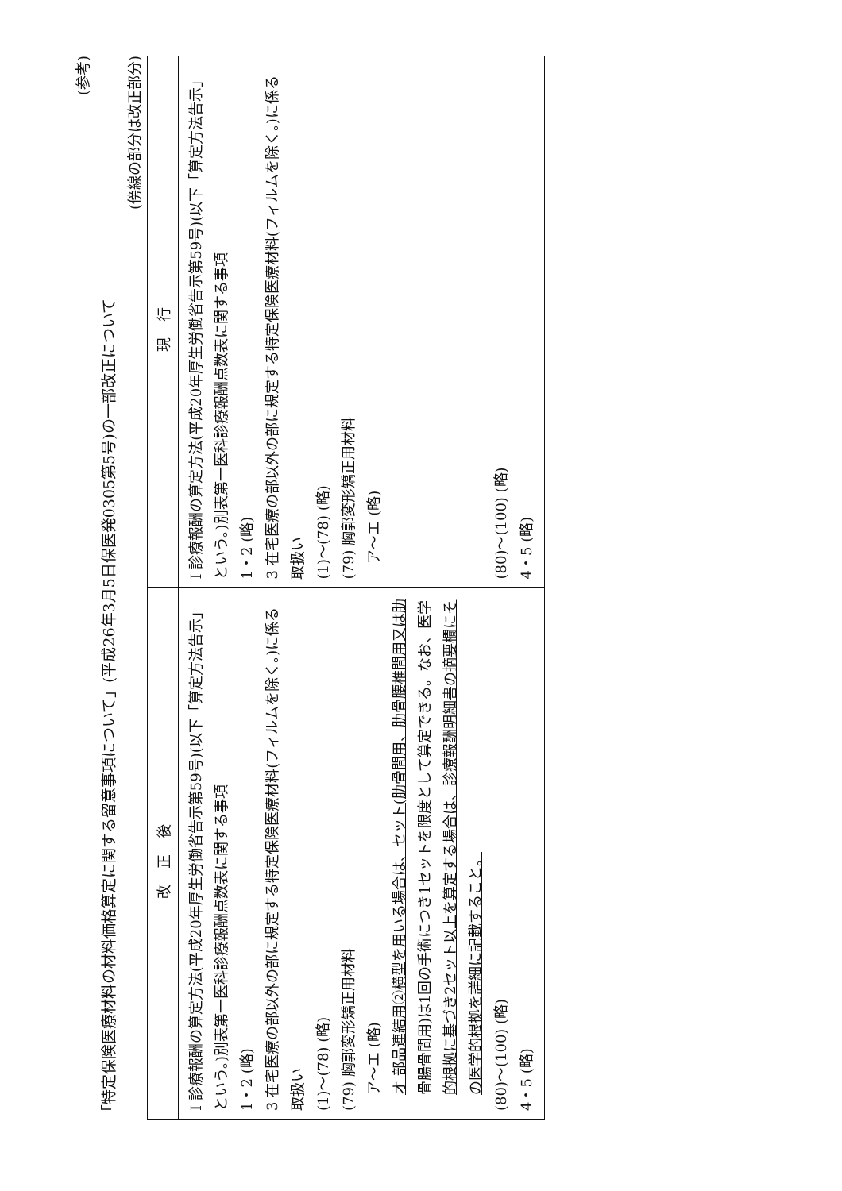(参考)
「特定保険医療材料の材料価格算定に関する留意事項について」(平成26年3月5日保医発0305第5号)の一部改正について
(傍線の部分は改正部分)
| 改正後 | 現行 |
| --- | --- |
| I 診療報酬の算定方法(平成20年厚生労働省告示第59号)(以下「算定方法告示」という。)別表第一医科診療報酬点数表に関する事項 1・2 (略) 3 在宅医療の部以外の部に規定する特定保険医療材料(フィルムを除く。)に係る取扱い (1)～(78) (略) (79) 胸郭変形矯正用材料 ア～エ (略) オ 部品連結用②横型を用いる場合は、セット(肋骨間用、肋骨腰椎間用又は肋骨腸骨間用)は1回の手術につき1セットを限度として算定できる。なお、医学的根拠に基づき2セット以上を算定する場合は、診療報酬明細書の摘要欄にその医学的根拠を詳細に記載すること。 (80)～(100) (略) 4・5 (略) | I 診療報酬の算定方法(平成20年厚生労働省告示第59号)(以下「算定方法告示」という。)別表第一医科診療報酬点数表に関する事項 1・2 (略) 3 在宅医療の部以外の部に規定する特定保険医療材料(フィルムを除く。)に係る取扱い (1)～(78) (略) (79) 胸郭変形矯正用材料 ア～エ (略) (80)～(100) (略) 4・5 (略) |